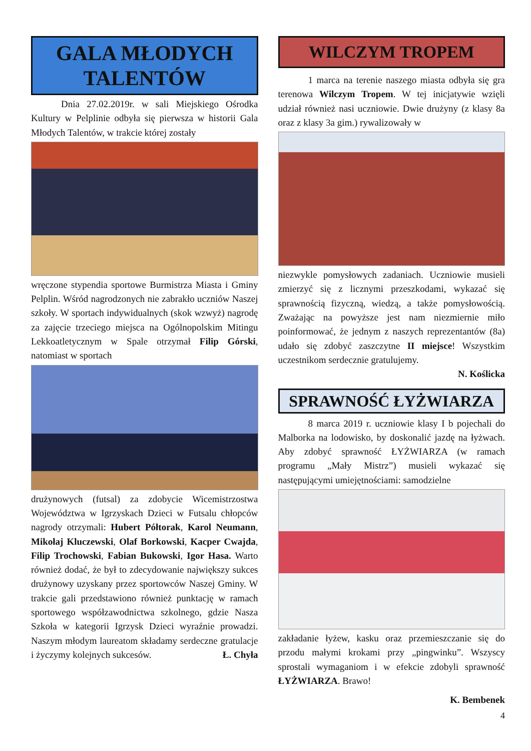GALA MŁODYCH TALENTÓW
Dnia 27.02.2019r. w sali Miejskiego Ośrodka Kultury w Pelplinie odbyła się pierwsza w historii Gala Młodych Talentów, w trakcie której zostały
wręczone stypendia sportowe Burmistrza Miasta i Gminy Pelplin. Wśród nagrodzonych nie zabrakło uczniów Naszej szkoły. W sportach indywidualnych (skok wzwyż) nagrodę za zajęcie trzeciego miejsca na Ogólnopolskim Mitingu Lekkoatletycznym w Spale otrzymał Filip Górski, natomiast w sportach
drużynowych (futsal) za zdobycie Wicemistrzostwa Województwa w Igrzyskach Dzieci w Futsalu chłopców nagrody otrzymali: Hubert Półtorak, Karol Neumann, Mikołaj Kluczewski, Olaf Borkowski, Kacper Cwajda, Filip Trochowski, Fabian Bukowski, Igor Hasa. Warto również dodać, że był to zdecydowanie największy sukces drużynowy uzyskany przez sportowców Naszej Gminy. W trakcie gali przedstawiono również punktację w ramach sportowego współzawodnictwa szkolnego, gdzie Nasza Szkoła w kategorii Igrzysk Dzieci wyraźnie prowadzi. Naszym młodym laureatom składamy serdeczne gratulacje i życzymy kolejnych sukcesów. Ł. Chyła
WILCZYM TROPEM
1 marca na terenie naszego miasta odbyła się gra terenowa Wilczym Tropem. W tej inicjatywie wzięli udział również nasi uczniowie. Dwie drużyny (z klasy 8a oraz z klasy 3a gim.) rywalizowały w
niezwykle pomysłowych zadaniach. Uczniowie musieli zmierzyć się z licznymi przeszkodami, wykazać się sprawnością fizyczną, wiedzą, a także pomysłowością. Zważając na powyższe jest nam niezmiernie miło poinformować, że jednym z naszych reprezentantów (8a) udało się zdobyć zaszczytne II miejsce! Wszystkim uczestnikom serdecznie gratulujemy.
N. Koślicka
SPRAWNOŚĆ ŁYŻWIARZA
8 marca 2019 r. uczniowie klasy I b pojechali do Malborka na lodowisko, by doskonalić jazdę na łyżwach. Aby zdobyć sprawność ŁYŻWIARZA (w ramach programu „Mały Mistrz”) musieli wykazać się następującymi umiejętnościami: samodzielne
zakładanie łyżew, kasku oraz przemieszczanie się do przodu małymi krokami przy „pingwinku”. Wszyscy sprostali wymaganiom i w efekcie zdobyli sprawność ŁYŻWIARZA. Brawo!
K. Bembenek
4